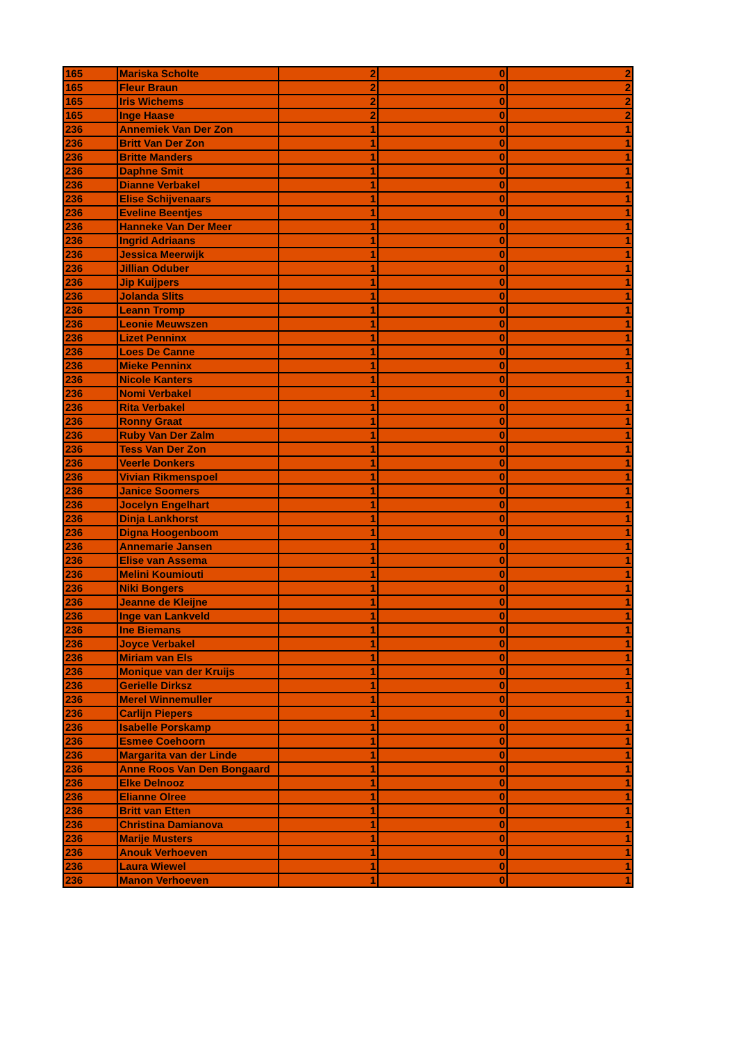| 165 | Mariska Scholte | 2 | 0 | 2 |
| 165 | Fleur Braun | 2 | 0 | 2 |
| 165 | Iris Wichems | 2 | 0 | 2 |
| 165 | Inge Haase | 2 | 0 | 2 |
| 236 | Annemiek Van Der Zon | 1 | 0 | 1 |
| 236 | Britt Van Der Zon | 1 | 0 | 1 |
| 236 | Britte Manders | 1 | 0 | 1 |
| 236 | Daphne Smit | 1 | 0 | 1 |
| 236 | Dianne Verbakel | 1 | 0 | 1 |
| 236 | Elise Schijvenaars | 1 | 0 | 1 |
| 236 | Eveline Beentjes | 1 | 0 | 1 |
| 236 | Hanneke Van Der Meer | 1 | 0 | 1 |
| 236 | Ingrid Adriaans | 1 | 0 | 1 |
| 236 | Jessica Meerwijk | 1 | 0 | 1 |
| 236 | Jillian Oduber | 1 | 0 | 1 |
| 236 | Jip Kuijpers | 1 | 0 | 1 |
| 236 | Jolanda Slits | 1 | 0 | 1 |
| 236 | Leann Tromp | 1 | 0 | 1 |
| 236 | Leonie Meuwszen | 1 | 0 | 1 |
| 236 | Lizet Penninx | 1 | 0 | 1 |
| 236 | Loes De Canne | 1 | 0 | 1 |
| 236 | Mieke Penninx | 1 | 0 | 1 |
| 236 | Nicole Kanters | 1 | 0 | 1 |
| 236 | Nomi Verbakel | 1 | 0 | 1 |
| 236 | Rita Verbakel | 1 | 0 | 1 |
| 236 | Ronny Graat | 1 | 0 | 1 |
| 236 | Ruby Van Der Zalm | 1 | 0 | 1 |
| 236 | Tess Van Der Zon | 1 | 0 | 1 |
| 236 | Veerle Donkers | 1 | 0 | 1 |
| 236 | Vivian Rikmenspoel | 1 | 0 | 1 |
| 236 | Janice Soomers | 1 | 0 | 1 |
| 236 | Jocelyn Engelhart | 1 | 0 | 1 |
| 236 | Dinja Lankhorst | 1 | 0 | 1 |
| 236 | Digna Hoogenboom | 1 | 0 | 1 |
| 236 | Annemarie Jansen | 1 | 0 | 1 |
| 236 | Elise van Assema | 1 | 0 | 1 |
| 236 | Melini Koumiouti | 1 | 0 | 1 |
| 236 | Niki Bongers | 1 | 0 | 1 |
| 236 | Jeanne de Kleijne | 1 | 0 | 1 |
| 236 | Inge van Lankveld | 1 | 0 | 1 |
| 236 | Ine Biemans | 1 | 0 | 1 |
| 236 | Joyce Verbakel | 1 | 0 | 1 |
| 236 | Miriam van Els | 1 | 0 | 1 |
| 236 | Monique van der Kruijs | 1 | 0 | 1 |
| 236 | Gerielle Dirksz | 1 | 0 | 1 |
| 236 | Merel Winnemuller | 1 | 0 | 1 |
| 236 | Carlijn Piepers | 1 | 0 | 1 |
| 236 | Isabelle Porskamp | 1 | 0 | 1 |
| 236 | Esmee Coehoorn | 1 | 0 | 1 |
| 236 | Margarita van der Linde | 1 | 0 | 1 |
| 236 | Anne Roos Van Den Bongaard | 1 | 0 | 1 |
| 236 | Elke Delnooz | 1 | 0 | 1 |
| 236 | Elianne Olree | 1 | 0 | 1 |
| 236 | Britt van Etten | 1 | 0 | 1 |
| 236 | Christina Damianova | 1 | 0 | 1 |
| 236 | Marije Musters | 1 | 0 | 1 |
| 236 | Anouk Verhoeven | 1 | 0 | 1 |
| 236 | Laura Wiewel | 1 | 0 | 1 |
| 236 | Manon Verhoeven | 1 | 0 | 1 |